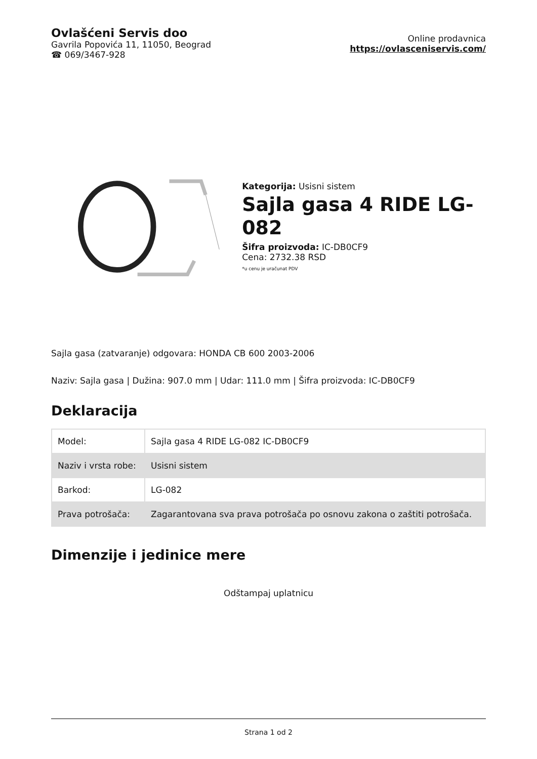Ovlašćeni Servis doo
Gavrila Popovića 11, 11050, Beograd
☎ 069/3467-928
Online prodavnica
https://ovlasceniservis.com/
Kategorija: Usisni sistem
Sajla gasa 4 RIDE LG-082
Šifra proizvoda: IC-DB0CF9
Cena: 2732.38 RSD
*u cenu je uračunat PDV
Sajla gasa (zatvaranje) odgovara: HONDA CB 600 2003-2006
Naziv: Sajla gasa | Dužina: 907.0 mm | Udar: 111.0 mm | Šifra proizvoda: IC-DB0CF9
Deklaracija
| Model: | Sajla gasa 4 RIDE LG-082 IC-DB0CF9 |
| Naziv i vrsta robe: | Usisni sistem |
| Barkod: | LG-082 |
| Prava potrošača: | Zagarantovana sva prava potrošača po osnovu zakona o zaštiti potrošača. |
Dimenzije i jedinice mere
Odštampaj uplatnicu
Strana 1 od 2